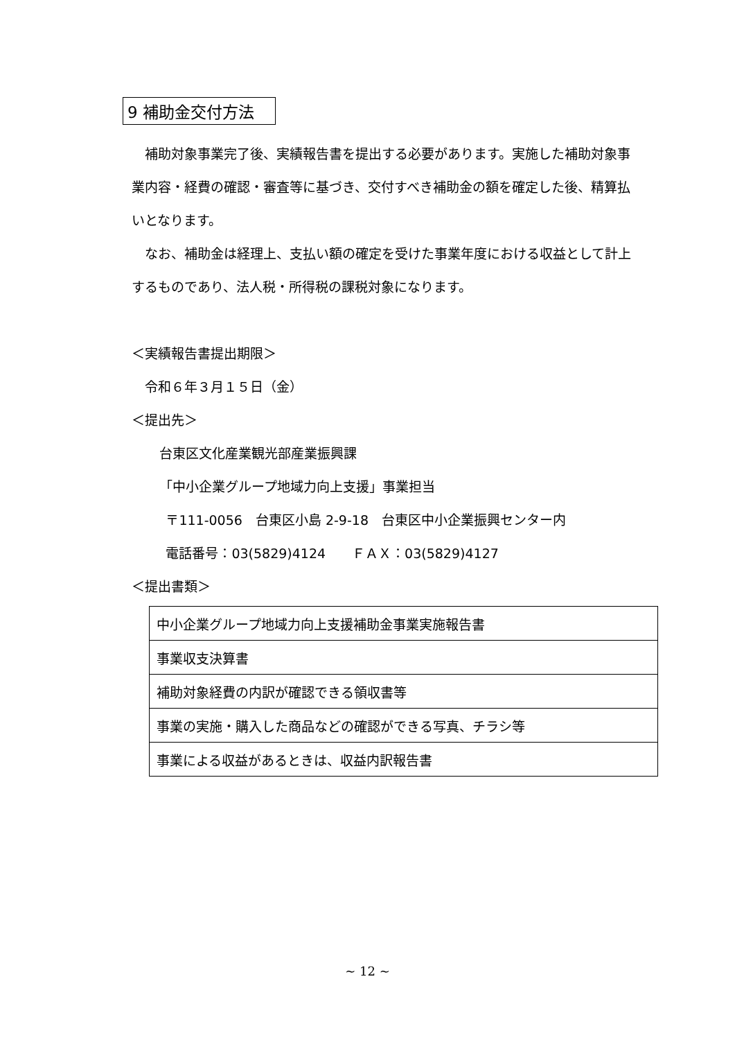9 補助金交付方法
補助対象事業完了後、実績報告書を提出する必要があります。実施した補助対象事業内容・経費の確認・審査等に基づき、交付すべき補助金の額を確定した後、精算払いとなります。
なお、補助金は経理上、支払い額の確定を受けた事業年度における収益として計上するものであり、法人税・所得税の課税対象になります。
＜実績報告書提出期限＞
令和６年３月１５日（金）
＜提出先＞
台東区文化産業観光部産業振興課
「中小企業グループ地域力向上支援」事業担当
〒111-0056　台東区小島 2-9-18　台東区中小企業振興センター内
電話番号：03(5829)4124　　ＦＡＸ：03(5829)4127
＜提出書類＞
| 中小企業グループ地域力向上支援補助金事業実施報告書 |
| 事業収支決算書 |
| 補助対象経費の内訳が確認できる領収書等 |
| 事業の実施・購入した商品などの確認ができる写真、チラシ等 |
| 事業による収益があるときは、収益内訳報告書 |
~ 12 ~